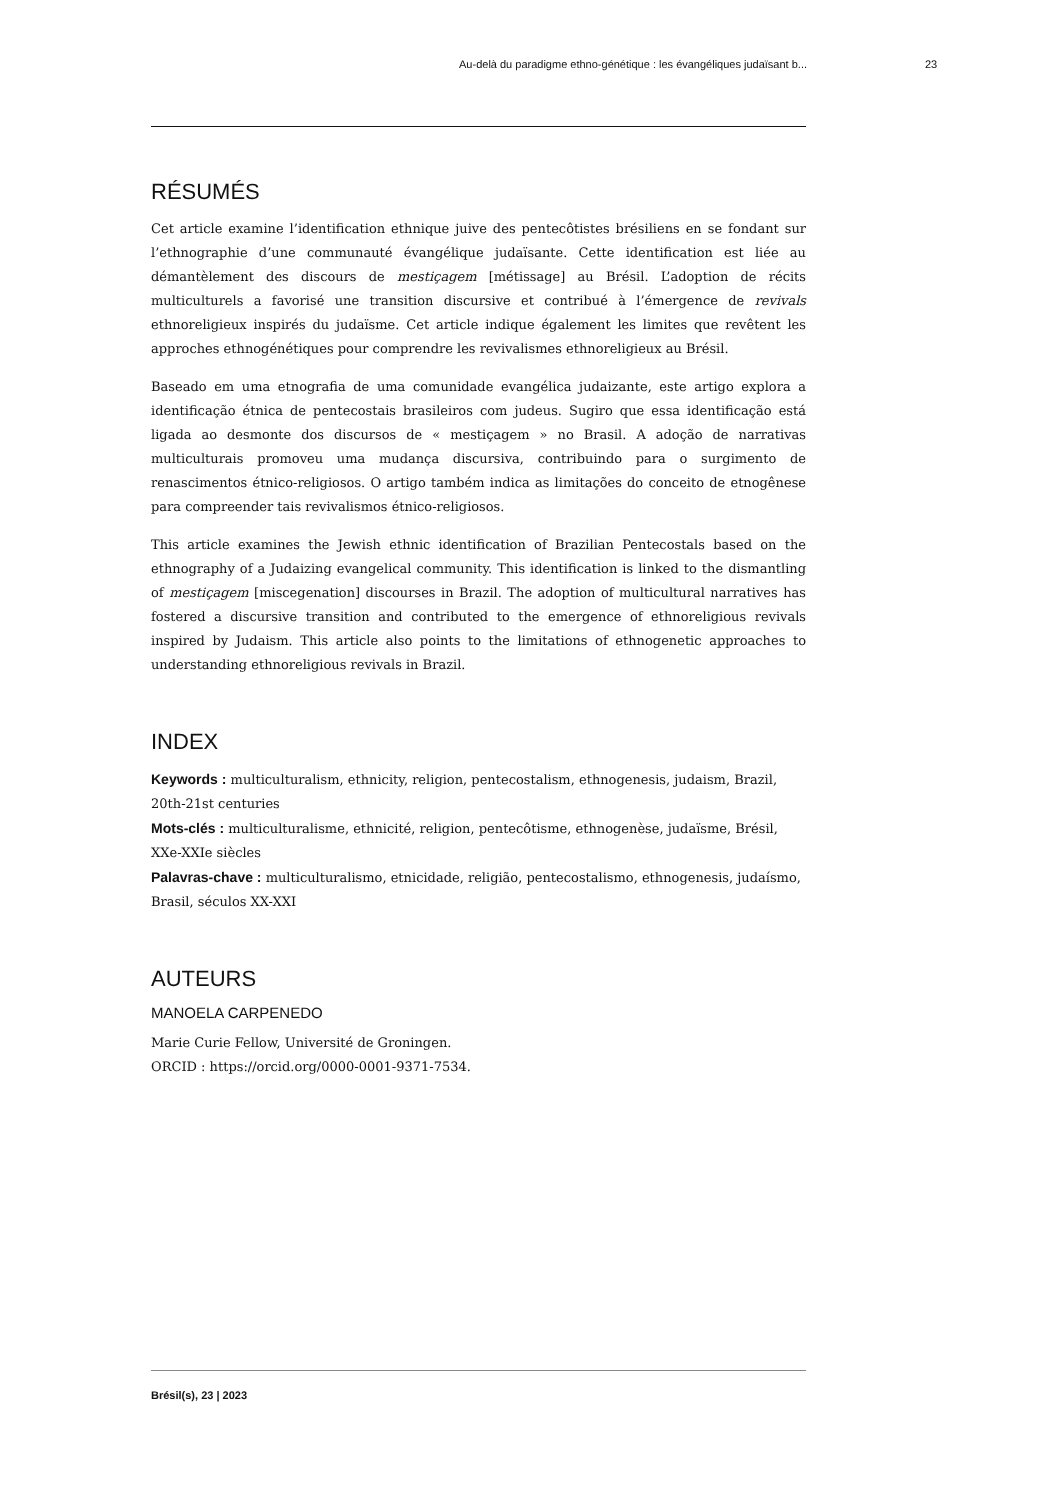Au-delà du paradigme ethno-génétique : les évangéliques judaïsant b... 23
RÉSUMÉS
Cet article examine l’identification ethnique juive des pentecôtistes brésiliens en se fondant sur l’ethnographie d’une communauté évangélique judaïsante. Cette identification est liée au démantèlement des discours de mestiçagem [métissage] au Brésil. L’adoption de récits multiculturels a favorisé une transition discursive et contribué à l’émergence de revivals ethnoreligieux inspirés du judaïsme. Cet article indique également les limites que revêtent les approches ethnogénétiques pour comprendre les revivalismes ethnoreligieux au Brésil.
Baseado em uma etnografia de uma comunidade evangélica judaizante, este artigo explora a identificação étnica de pentecostais brasileiros com judeus. Sugiro que essa identificação está ligada ao desmonte dos discursos de « mestiçagem » no Brasil. A adoção de narrativas multiculturais promoveu uma mudança discursiva, contribuindo para o surgimento de renascimentos étnico-religiosos. O artigo também indica as limitações do conceito de etnogênese para compreender tais revivalismos étnico-religiosos.
This article examines the Jewish ethnic identification of Brazilian Pentecostals based on the ethnography of a Judaizing evangelical community. This identification is linked to the dismantling of mestiçagem [miscegenation] discourses in Brazil. The adoption of multicultural narratives has fostered a discursive transition and contributed to the emergence of ethnoreligious revivals inspired by Judaism. This article also points to the limitations of ethnogenetic approaches to understanding ethnoreligious revivals in Brazil.
INDEX
Keywords : multiculturalism, ethnicity, religion, pentecostalism, ethnogenesis, judaism, Brazil, 20th-21st centuries
Mots-clés : multiculturalisme, ethnicité, religion, pentecôtisme, ethnogenèse, judaïsme, Brésil, XXe-XXIe siècles
Palavras-chave : multiculturalismo, etnicidade, religião, pentecostalismo, ethnogenesis, judaísmo, Brasil, séculos XX-XXI
AUTEURS
MANOELA CARPENEDO
Marie Curie Fellow, Université de Groningen.
ORCID : https://orcid.org/0000-0001-9371-7534.
Brésil(s), 23 | 2023